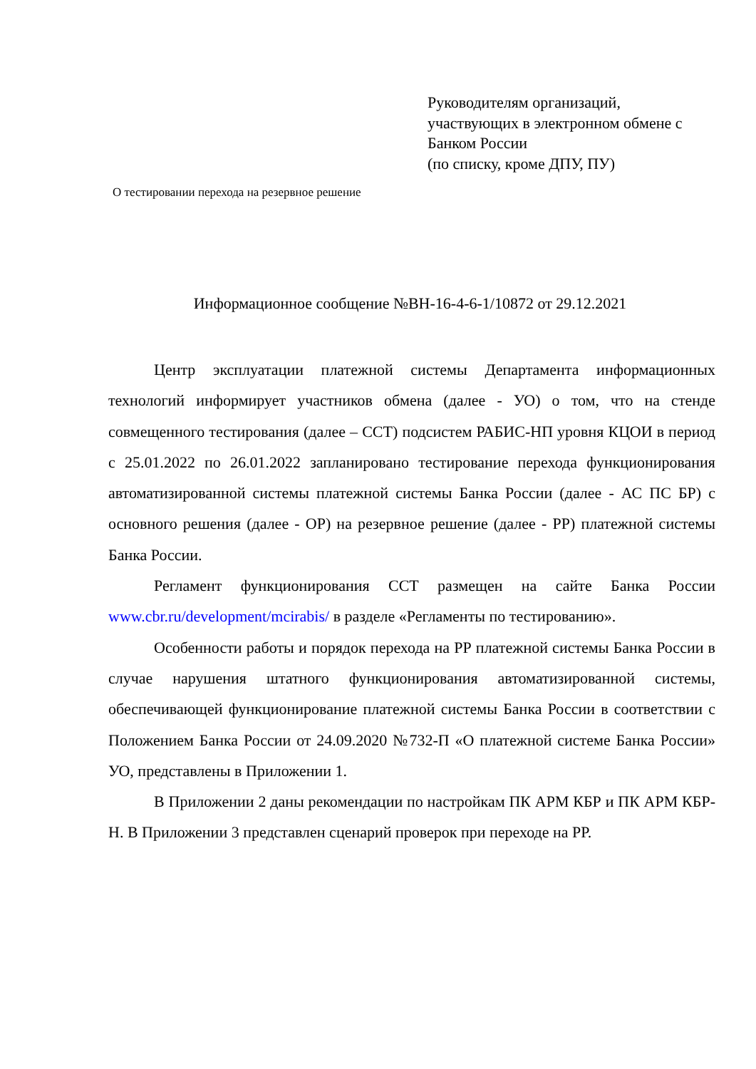Руководителям организаций,
участвующих в электронном обмене с
Банком России
(по списку, кроме ДПУ, ПУ)
О тестировании перехода на резервное решение
Информационное сообщение №ВН-16-4-6-1/10872 от 29.12.2021
Центр эксплуатации платежной системы Департамента информационных технологий информирует участников обмена (далее - УО) о том, что на стенде совмещенного тестирования (далее – ССТ) подсистем РАБИС-НП уровня КЦОИ в период с 25.01.2022 по 26.01.2022 запланировано тестирование перехода функционирования автоматизированной системы платежной системы Банка России (далее - АС ПС БР) с основного решения (далее - ОР) на резервное решение (далее - РР) платежной системы Банка России.
Регламент функционирования ССТ размещен на сайте Банка России www.cbr.ru/development/mcirabis/ в разделе «Регламенты по тестированию».
Особенности работы и порядок перехода на РР платежной системы Банка России в случае нарушения штатного функционирования автоматизированной системы, обеспечивающей функционирование платежной системы Банка России в соответствии с Положением Банка России от 24.09.2020 №732-П «О платежной системе Банка России» УО, представлены в Приложении 1.
В Приложении 2 даны рекомендации по настройкам ПК АРМ КБР и ПК АРМ КБР-Н. В Приложении 3 представлен сценарий проверок при переходе на РР.